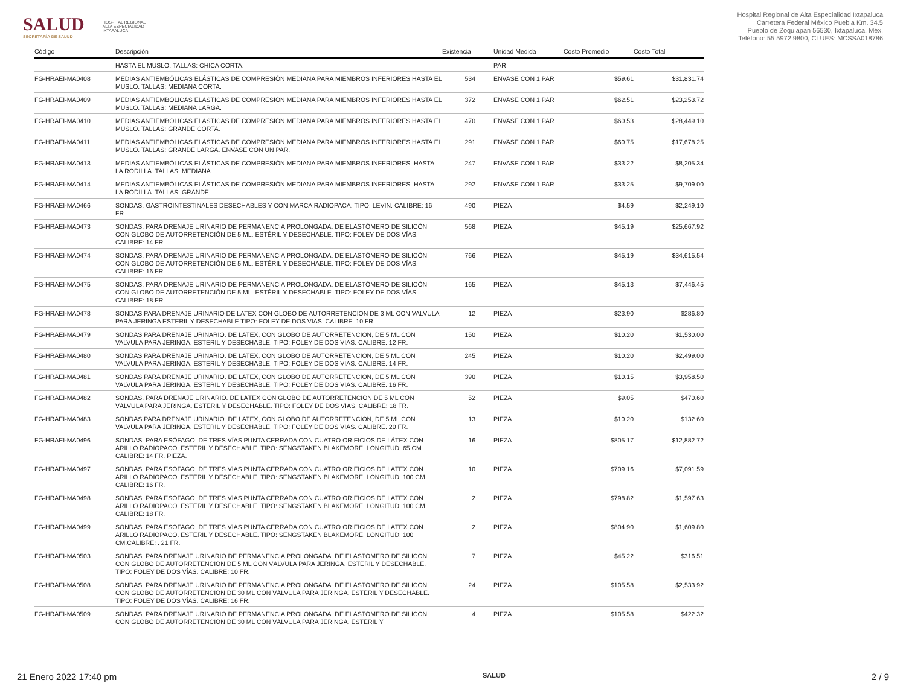SALUD
SECRETARÍA DE SALUD
HOSPITAL REGIONAL
ALTA ESPECIALIDAD
IXTAPALUCA
Hospital Regional de Alta Especialidad Ixtapaluca
Carretera Federal México Puebla Km. 34.5
Pueblo de Zoquiapan 56530, Ixtapaluca, Méx.
Teléfono: 55 5972 9800, CLUES: MCSSA018786
| Código | Descripción | Existencia | Unidad Medida | Costo Promedio | Costo Total |
| --- | --- | --- | --- | --- | --- |
| | HASTA EL MUSLO. TALLAS: CHICA CORTA. | | PAR | | |
| FG-HRAEI-MA0408 | MEDIAS ANTIEMBÓLICAS ELÁSTICAS DE COMPRESIÓN MEDIANA PARA MIEMBROS INFERIORES HASTA EL MUSLO. TALLAS: MEDIANA CORTA. | 534 | ENVASE CON 1 PAR | $59.61 | $31,831.74 |
| FG-HRAEI-MA0409 | MEDIAS ANTIEMBÓLICAS ELÁSTICAS DE COMPRESIÓN MEDIANA PARA MIEMBROS INFERIORES HASTA EL MUSLO. TALLAS: MEDIANA LARGA. | 372 | ENVASE CON 1 PAR | $62.51 | $23,253.72 |
| FG-HRAEI-MA0410 | MEDIAS ANTIEMBÓLICAS ELÁSTICAS DE COMPRESIÓN MEDIANA PARA MIEMBROS INFERIORES HASTA EL MUSLO. TALLAS: GRANDE CORTA. | 470 | ENVASE CON 1 PAR | $60.53 | $28,449.10 |
| FG-HRAEI-MA0411 | MEDIAS ANTIEMBÓLICAS ELÁSTICAS DE COMPRESIÓN MEDIANA PARA MIEMBROS INFERIORES HASTA EL MUSLO. TALLAS: GRANDE LARGA. ENVASE CON UN PAR. | 291 | ENVASE CON 1 PAR | $60.75 | $17,678.25 |
| FG-HRAEI-MA0413 | MEDIAS ANTIEMBÓLICAS ELÁSTICAS DE COMPRESIÓN MEDIANA PARA MIEMBROS INFERIORES. HASTA LA RODILLA. TALLAS: MEDIANA. | 247 | ENVASE CON 1 PAR | $33.22 | $8,205.34 |
| FG-HRAEI-MA0414 | MEDIAS ANTIEMBÓLICAS ELÁSTICAS DE COMPRESIÓN MEDIANA PARA MIEMBROS INFERIORES. HASTA LA RODILLA. TALLAS: GRANDE. | 292 | ENVASE CON 1 PAR | $33.25 | $9,709.00 |
| FG-HRAEI-MA0466 | SONDAS. GASTROINTESTINALES DESECHABLES Y CON MARCA RADIOPACA. TIPO: LEVIN. CALIBRE: 16 FR. | 490 | PIEZA | $4.59 | $2,249.10 |
| FG-HRAEI-MA0473 | SONDAS. PARA DRENAJE URINARIO DE PERMANENCIA PROLONGADA. DE ELASTÓMERO DE SILICÓN CON GLOBO DE AUTORRETENCIÓN DE 5 ML. ESTÉRIL Y DESECHABLE. TIPO: FOLEY DE DOS VÍAS. CALIBRE: 14 FR. | 568 | PIEZA | $45.19 | $25,667.92 |
| FG-HRAEI-MA0474 | SONDAS. PARA DRENAJE URINARIO DE PERMANENCIA PROLONGADA. DE ELASTÓMERO DE SILICÓN CON GLOBO DE AUTORRETENCIÓN DE 5 ML. ESTÉRIL Y DESECHABLE. TIPO: FOLEY DE DOS VÍAS. CALIBRE: 16 FR. | 766 | PIEZA | $45.19 | $34,615.54 |
| FG-HRAEI-MA0475 | SONDAS. PARA DRENAJE URINARIO DE PERMANENCIA PROLONGADA. DE ELASTÓMERO DE SILICÓN CON GLOBO DE AUTORRETENCIÓN DE 5 ML. ESTÉRIL Y DESECHABLE. TIPO: FOLEY DE DOS VÍAS. CALIBRE: 18 FR. | 165 | PIEZA | $45.13 | $7,446.45 |
| FG-HRAEI-MA0478 | SONDAS PARA DRENAJE URINARIO DE LATEX CON GLOBO DE AUTORRETENCION DE 3 ML CON VALVULA PARA JERINGA ESTERIL Y DESECHABLE TIPO: FOLEY DE DOS VIAS. CALIBRE. 10 FR. | 12 | PIEZA | $23.90 | $286.80 |
| FG-HRAEI-MA0479 | SONDAS PARA DRENAJE URINARIO. DE LATEX, CON GLOBO DE AUTORRETENCION, DE 5 ML CON VALVULA PARA JERINGA. ESTERIL Y DESECHABLE. TIPO: FOLEY DE DOS VIAS. CALIBRE. 12 FR. | 150 | PIEZA | $10.20 | $1,530.00 |
| FG-HRAEI-MA0480 | SONDAS PARA DRENAJE URINARIO. DE LATEX, CON GLOBO DE AUTORRETENCION, DE 5 ML CON VALVULA PARA JERINGA. ESTERIL Y DESECHABLE. TIPO: FOLEY DE DOS VIAS. CALIBRE. 14 FR. | 245 | PIEZA | $10.20 | $2,499.00 |
| FG-HRAEI-MA0481 | SONDAS PARA DRENAJE URINARIO. DE LATEX, CON GLOBO DE AUTORRETENCION, DE 5 ML CON VALVULA PARA JERINGA. ESTERIL Y DESECHABLE. TIPO: FOLEY DE DOS VIAS. CALIBRE. 16 FR. | 390 | PIEZA | $10.15 | $3,958.50 |
| FG-HRAEI-MA0482 | SONDAS. PARA DRENAJE URINARIO. DE LÁTEX CON GLOBO DE AUTORRETENCIÓN DE 5 ML CON VÁLVULA PARA JERINGA. ESTÉRIL Y DESECHABLE. TIPO: FOLEY DE DOS VÍAS. CALIBRE: 18 FR. | 52 | PIEZA | $9.05 | $470.60 |
| FG-HRAEI-MA0483 | SONDAS PARA DRENAJE URINARIO. DE LATEX, CON GLOBO DE AUTORRETENCION, DE 5 ML CON VALVULA PARA JERINGA. ESTERIL Y DESECHABLE. TIPO: FOLEY DE DOS VIAS. CALIBRE. 20 FR. | 13 | PIEZA | $10.20 | $132.60 |
| FG-HRAEI-MA0496 | SONDAS. PARA ESÓFAGO. DE TRES VÍAS PUNTA CERRADA CON CUATRO ORIFICIOS DE LÁTEX CON ARILLO RADIOPACO. ESTÉRIL Y DESECHABLE. TIPO: SENGSTAKEN BLAKEMORE. LONGITUD: 65 CM. CALIBRE: 14 FR. PIEZA. | 16 | PIEZA | $805.17 | $12,882.72 |
| FG-HRAEI-MA0497 | SONDAS. PARA ESÓFAGO. DE TRES VÍAS PUNTA CERRADA CON CUATRO ORIFICIOS DE LÁTEX CON ARILLO RADIOPACO. ESTÉRIL Y DESECHABLE. TIPO: SENGSTAKEN BLAKEMORE. LONGITUD: 100 CM. CALIBRE: 16 FR. | 10 | PIEZA | $709.16 | $7,091.59 |
| FG-HRAEI-MA0498 | SONDAS. PARA ESÓFAGO. DE TRES VÍAS PUNTA CERRADA CON CUATRO ORIFICIOS DE LÁTEX CON ARILLO RADIOPACO. ESTÉRIL Y DESECHABLE. TIPO: SENGSTAKEN BLAKEMORE. LONGITUD: 100 CM. CALIBRE: 18 FR. | 2 | PIEZA | $798.82 | $1,597.63 |
| FG-HRAEI-MA0499 | SONDAS. PARA ESÓFAGO. DE TRES VÍAS PUNTA CERRADA CON CUATRO ORIFICIOS DE LÁTEX CON ARILLO RADIOPACO. ESTÉRIL Y DESECHABLE. TIPO: SENGSTAKEN BLAKEMORE. LONGITUD: 100 CM.CALIBRE: . 21 FR. | 2 | PIEZA | $804.90 | $1,609.80 |
| FG-HRAEI-MA0503 | SONDAS. PARA DRENAJE URINARIO DE PERMANENCIA PROLONGADA. DE ELASTÓMERO DE SILICÓN CON GLOBO DE AUTORRETENCIÓN DE 5 ML CON VÁLVULA PARA JERINGA. ESTÉRIL Y DESECHABLE. TIPO: FOLEY DE DOS VÍAS. CALIBRE: 10 FR. | 7 | PIEZA | $45.22 | $316.51 |
| FG-HRAEI-MA0508 | SONDAS. PARA DRENAJE URINARIO DE PERMANENCIA PROLONGADA. DE ELASTÓMERO DE SILICÓN CON GLOBO DE AUTORRETENCIÓN DE 30 ML CON VÁLVULA PARA JERINGA. ESTÉRIL Y DESECHABLE. TIPO: FOLEY DE DOS VÍAS. CALIBRE: 16 FR. | 24 | PIEZA | $105.58 | $2,533.92 |
| FG-HRAEI-MA0509 | SONDAS. PARA DRENAJE URINARIO DE PERMANENCIA PROLONGADA. DE ELASTÓMERO DE SILICÓN CON GLOBO DE AUTORRETENCIÓN DE 30 ML CON VÁLVULA PARA JERINGA. ESTÉRIL Y | 4 | PIEZA | $105.58 | $422.32 |
21 Enero 2022 17:40 pm SALUD 2 / 9